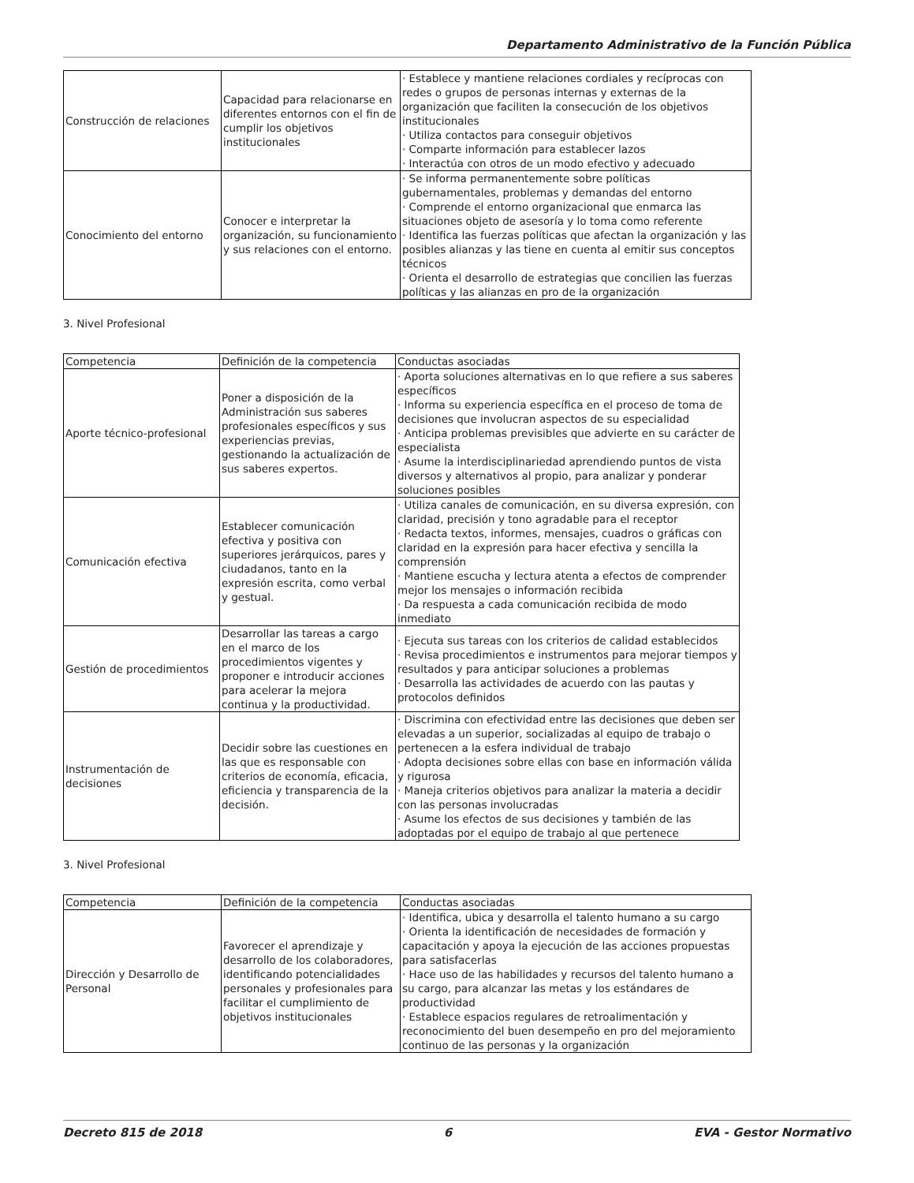Departamento Administrativo de la Función Pública
| Construcción de relaciones | Capacidad para relacionarse en diferentes entornos con el fin de cumplir los objetivos institucionales | · Establece y mantiene relaciones cordiales y recíprocas con redes o grupos de personas internas y externas de la organización que faciliten la consecución de los objetivos institucionales · Utiliza contactos para conseguir objetivos · Comparte información para establecer lazos · Interactúa con otros de un modo efectivo y adecuado |
| Conocimiento del entorno | Conocer e interpretar la organización, su funcionamiento y sus relaciones con el entorno. | · Se informa permanentemente sobre políticas gubernamentales, problemas y demandas del entorno · Comprende el entorno organizacional que enmarca las situaciones objeto de asesoría y lo toma como referente · Identifica las fuerzas políticas que afectan la organización y las posibles alianzas y las tiene en cuenta al emitir sus conceptos técnicos · Orienta el desarrollo de estrategias que concilien las fuerzas políticas y las alianzas en pro de la organización |
3. Nivel Profesional
| Competencia | Definición de la competencia | Conductas asociadas |
| Aporte técnico-profesional | Poner a disposición de la Administración sus saberes profesionales específicos y sus experiencias previas, gestionando la actualización de sus saberes expertos. | · Aporta soluciones alternativas en lo que refiere a sus saberes específicos · Informa su experiencia específica en el proceso de toma de decisiones que involucran aspectos de su especialidad · Anticipa problemas previsibles que advierte en su carácter de especialista · Asume la interdisciplinariedad aprendiendo puntos de vista diversos y alternativos al propio, para analizar y ponderar soluciones posibles |
| Comunicación efectiva | Establecer comunicación efectiva y positiva con superiores jerárquicos, pares y ciudadanos, tanto en la expresión escrita, como verbal y gestual. | · Utiliza canales de comunicación, en su diversa expresión, con claridad, precisión y tono agradable para el receptor · Redacta textos, informes, mensajes, cuadros o gráficas con claridad en la expresión para hacer efectiva y sencilla la comprensión · Mantiene escucha y lectura atenta a efectos de comprender mejor los mensajes o información recibida · Da respuesta a cada comunicación recibida de modo inmediato |
| Gestión de procedimientos | Desarrollar las tareas a cargo en el marco de los procedimientos vigentes y proponer e introducir acciones para acelerar la mejora continua y la productividad. | · Ejecuta sus tareas con los criterios de calidad establecidos · Revisa procedimientos e instrumentos para mejorar tiempos y resultados y para anticipar soluciones a problemas · Desarrolla las actividades de acuerdo con las pautas y protocolos definidos |
| Instrumentación de decisiones | Decidir sobre las cuestiones en las que es responsable con criterios de economía, eficacia, eficiencia y transparencia de la decisión. | · Discrimina con efectividad entre las decisiones que deben ser elevadas a un superior, socializadas al equipo de trabajo o pertenecen a la esfera individual de trabajo · Adopta decisiones sobre ellas con base en información válida y rigurosa · Maneja criterios objetivos para analizar la materia a decidir con las personas involucradas · Asume los efectos de sus decisiones y también de las adoptadas por el equipo de trabajo al que pertenece |
3. Nivel Profesional
| Competencia | Definición de la competencia | Conductas asociadas |
| Dirección y Desarrollo de Personal | Favorecer el aprendizaje y desarrollo de los colaboradores, identificando potencialidades personales y profesionales para facilitar el cumplimiento de objetivos institucionales | · Identifica, ubica y desarrolla el talento humano a su cargo · Orienta la identificación de necesidades de formación y capacitación y apoya la ejecución de las acciones propuestas para satisfacerlas · Hace uso de las habilidades y recursos del talento humano a su cargo, para alcanzar las metas y los estándares de productividad · Establece espacios regulares de retroalimentación y reconocimiento del buen desempeño en pro del mejoramiento continuo de las personas y la organización |
Decreto 815 de 2018 6 EVA - Gestor Normativo